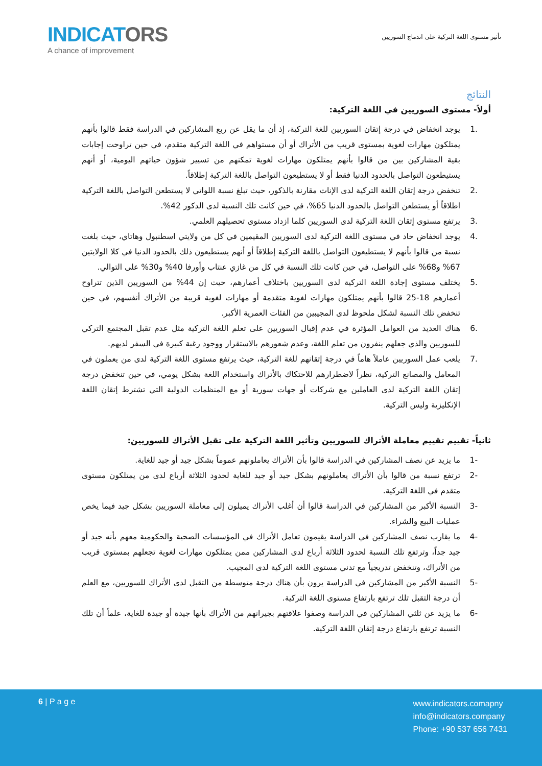INDICATORS
A chance of improvement
تأثير مستوى اللغة التركية على اندماج السوريين
النتائج
أولاً- مستوى السوريين في اللغة التركية:
.1 يوجد انخفاض في درجة إتقان السوريين للغة التركية، إذ أن ما يقل عن ربع المشاركين في الدراسة فقط قالوا بأنهم يمتلكون مهارات لغوية بمستوى قريب من الأتراك أو أن مستواهم في اللغة التركية متقدم، في حين تراوحت إجابات بقية المشاركين بين من قالوا بأنهم يمتلكون مهارات لغوية تمكنهم من تسيير شؤون حياتهم اليومية، أو أنهم يستيطعون التواصل بالحدود الدنيا فقط أو لا يستطيعون التواصل باللغة التركية إطلاقاً.
.2 تنخفض درجة إتقان اللغة التركية لدى الإناث مقارنة بالذكور، حيث تبلغ نسبة اللواتي لا يستطعن التواصل باللغة التركية اطلاقاً أو يستطعن التواصل بالحدود الدنيا 65%، في حين كانت تلك النسبة لدى الذكور 42%.
.3 يرتفع مستوى إتقان اللغة التركية لدى السوريين كلما ازداد مستوى تحصيلهم العلمي.
.4 يوجد انخفاض حاد في مستوى اللغة التركية لدى السوريين المقيمين في كل من ولايتي اسطنبول وهاتاي، حيث بلغت نسبة من قالوا بأنهم لا يستطيعون التواصل باللغة التركية إطلاقاً أو أنهم يستطيعون ذلك بالحدود الدنيا في كلا الولايتين 67% و68% على التواصل، في حين كانت تلك النسبة في كل من غازي عنتاب وأورفا 40% و30% على التوالي.
.5 يختلف مستوى إجادة اللغة التركية لدى السوريين باختلاف أعمارهم، حيث إن 44% من السوريين الذين تتراوح أعمارهم 18-25 قالوا بأنهم يمتلكون مهارات لغوية متقدمة أو مهارات لغوية قريبة من الأتراك أنفسهم، في حين تنخفض تلك النسبة لشكل ملحوظ لدى المجيبين من الفئات العمرية الأكبر.
.6 هناك العديد من العوامل المؤثرة في عدم إقبال السوريين على تعلم اللغة التركية مثل عدم تقبل المجتمع التركي للسوريين والذي جعلهم ينفرون من تعلم اللغة، وعدم شعورهم بالاستقرار ووجود رغبة كبيرة في السفر لديهم.
.7 يلعب عمل السوريين عاملاً هاماً في درجة إتقانهم للغة التركية، حيث يرتفع مستوى اللغة التركية لدى من يعملون في المعامل والمصانع التركية، نظراً لاضطرارهم للاحتكاك بالأتراك واستخدام اللغة بشكل يومي، في حين تنخفض درجة إتقان اللغة التركية لدى العاملين مع شركات أو جهات سورية أو مع المنظمات الدولية التي تشترط إتقان اللغة الإنكليزية وليس التركية.
ثانياً- تقييم تقييم معاملة الأتراك للسوريين وتأثير اللغة التركية على تقبل الأتراك للسوريين:
-1 ما يزيد عن نصف المشاركين في الدراسة قالوا بأن الأتراك يعاملونهم عموماً بشكل جيد أو جيد للغاية.
-2 ترتفع نسبة من قالوا بأن الأتراك يعاملونهم بشكل جيد أو جيد للغاية لحدود الثلاثة أرباع لدى من يمتلكون مستوى متقدم في اللغة التركية.
-3 النسبة الأكبر من المشاركين في الدراسة قالوا أن أغلب الأتراك يميلون إلى معاملة السوريين بشكل جيد فيما يخص عمليات البيع والشراء.
-4 ما يقارب نصف المشاركين في الدراسة يقيمون تعامل الأتراك في المؤسسات الصحية والحكومية معهم بأنه جيد أو جيد جداً، وترتفع تلك النسبة لحدود الثلاثة أرباع لدى المشاركين ممن يمتلكون مهارات لغوية تجعلهم بمستوى قريب من الأتراك، وتنخفض تدريجياً مع تدني مستوى اللغة التركية لدى المجيب.
-5 النسبة الأكبر من المشاركين في الدراسة يرون بأن هناك درجة متوسطة من التقبل لدى الأتراك للسوريين، مع العلم أن درجة التقبل تلك ترتفع بارتفاع مستوى اللغة التركية.
-6 ما يزيد عن ثلثي المشاركين في الدراسة وصفوا علاقتهم بجيرانهم من الأتراك بأنها جيدة أو جيدة للغاية، علماً أن تلك النسبة ترتفع بارتفاع درجة إتقان اللغة التركية.
6 | P a g e
www.indicators.comapny
info@indicators.company
Phone: +90 537 656 7431